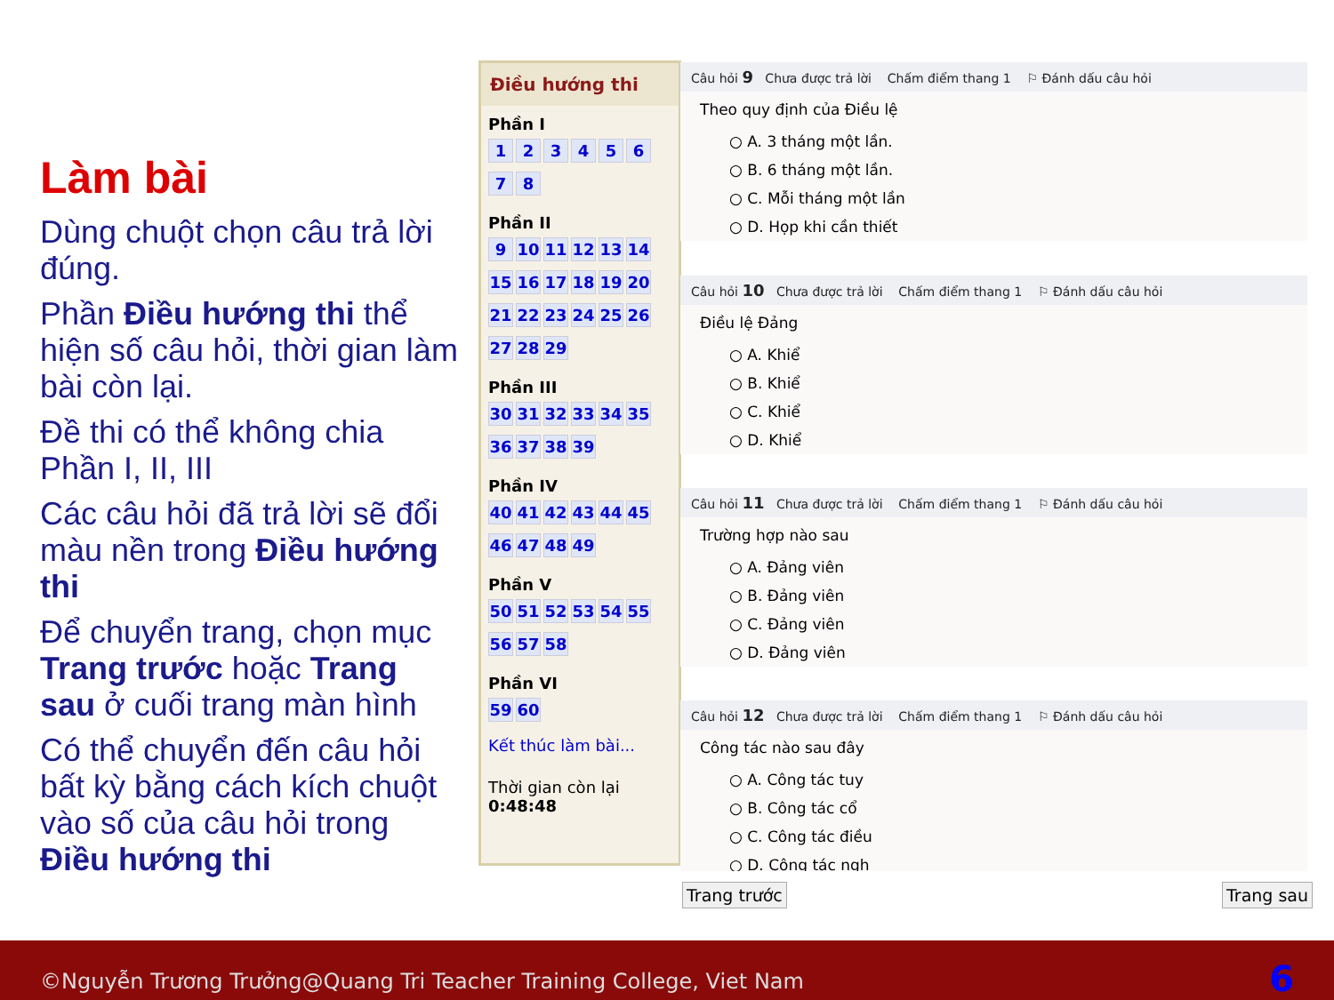Làm bài
Dùng chuột chọn câu trả lời đúng.
Phần Điều hướng thi thể hiện số câu hỏi, thời gian làm bài còn lại.
Đề thi có thể không chia Phần I, II, III
Các câu hỏi đã trả lời sẽ đổi màu nền trong Điều hướng thi
Để chuyển trang, chọn mục Trang trước hoặc Trang sau ở cuối trang màn hình
Có thể chuyển đến câu hỏi bất kỳ bằng cách kích chuột vào số của câu hỏi trong Điều hướng thi
Điều hướng thi
Phần I
12345678
Phần II
9 10 11 12 13 14 15 16 17 18 19 20 21 22 23 24 25 26 27 28 29
Phần III
30 31 32 33 34 35 36 37 38 39
Phần IV
40 41 42 43 44 45 46 47 48 49
Phần V
50 51 52 53 54 55 56 57 58
Phần VI
59 60
Kết thúc làm bài...
Thời gian còn lại
0:48:48
Câu hỏi 9 Chưa được trả lời Chấm điểm thang 1 ⚐ Đánh dấu câu hỏi
Theo quy định của Điều lệ
○ A. 3 tháng một lần.
○ B. 6 tháng một lần.
○ C. Mỗi tháng một lần
○ D. Họp khi cần thiết
Câu hỏi 10 Chưa được trả lời Chấm điểm thang 1 ⚐ Đánh dấu câu hỏi
Điều lệ Đảng
○ A. Khiể
○ B. Khiể
○ C. Khiể
○ D. Khiể
Câu hỏi 11 Chưa được trả lời Chấm điểm thang 1 ⚐ Đánh dấu câu hỏi
Trường hợp nào sau
○ A. Đảng viên
○ B. Đảng viên
○ C. Đảng viên
○ D. Đảng viên
Câu hỏi 12 Chưa được trả lời Chấm điểm thang 1 ⚐ Đánh dấu câu hỏi
Công tác nào sau đây
○ A. Công tác tuy
○ B. Công tác cổ
○ C. Công tác điều
○ D. Công tác ngh
Trang trước Trang sau
©Nguyễn Trương Trưởng@Quang Tri Teacher Training College, Viet Nam 6